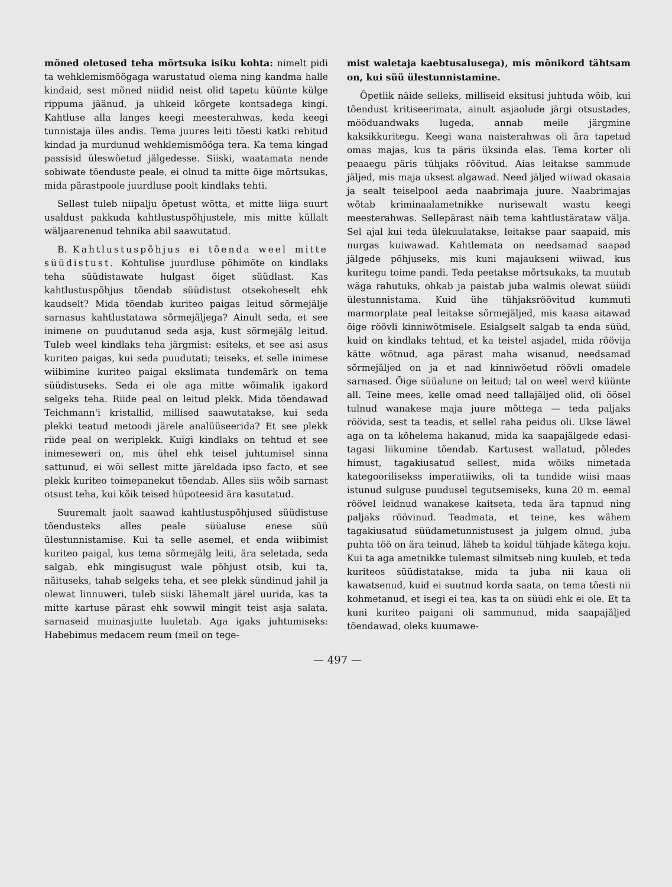mõned oletused teha mõrtsuka isiku kohta: nimelt pidi ta wehklemismöögaga warustatud olema ning kandma halle kindaid, sest mõned niidid neist olid tapetu küünte külge rippuma jäänud, ja uhkeid kõrgete kontsadega kingi. Kahtluse alla langes keegi meesterahwas, keda keegi tunnistaja üles andis. Tema juures leiti tõesti katki rebitud kindad ja murdunud wehklemismõõga tera. Ka tema kingad passisid üleswõetud jälgedesse. Siiski, waatamata nende sobiwate tõenduste peale, ei olnud ta mitte õige mõrtsukas, mida pärastpoole juurdluse poolt kindlaks tehti.
Sellest tuleb niipalju õpetust wõtta, et mitte liiga suurt usaldust pakkuda kahtlustuspõhjustele, mis mitte küllalt wäljaarenenud tehnika abil saawutatud.
B. Kahtlustuspõhjus ei tõenda weel mitte süüdistust. Kohtulise juurdluse põhimõte on kindlaks teha süüdistawate hulgast õiget süüdlast. Kas kahtlustuspõhjus tõendab süüdistust otsekoheselt ehk kaudselt? Mida tõendab kuriteo paigas leitud sõrmejälje sarnasus kahtlustatawa sõrmejäljega? Ainult seda, et see inimene on puudutanud seda asja, kust sõrmejälg leitud. Tuleb weel kindlaks teha järgmist: esiteks, et see asi asus kuriteo paigas, kui seda puudutati; teiseks, et selle inimese wiibimine kuriteo paigal ekslimata tundemärk on tema süüdistuseks. Seda ei ole aga mitte wõimalik igakord selgeks teha. Riide peal on leitud plekk. Mida tõendawad Teichmann'i kristallid, millised saawutatakse, kui seda plekki teatud metoodi järele analüüseerida? Et see plekk riide peal on weriplekk. Kuigi kindlaks on tehtud et see inimeseweri on, mis ühel ehk teisel juhtumisel sinna sattunud, ei wõi sellest mitte järeldada ipso facto, et see plekk kuriteo toimepanekut tõendab. Alles siis wõib sarnast otsust teha, kui kõik teised hüpoteesid ära kasutatud.
Suuremalt jaolt saawad kahtlustuspõhjused süüdistuse tõendusteks alles peale süüalu­se enese süü ülestunnistamise. Kui ta selle asemel, et enda wiibimist kuriteo paigal, kus tema sõrmejälg leiti, ära seletada, seda salgab, ehk mingisugust wale põhjust otsib, kui ta, näituseks, tahab selgeks teha, et see plekk sündinud jahil ja olewat linnuweri, tuleb siiski lähemalt järel uurida, kas ta mitte kartuse pärast ehk sowwil mingit teist asja salata, sarnaseid muinasjutte luuletab. Aga igaks juhtumiseks: Habebimus medacem reum (meil on tege-
mist waletaja kaebtusalusega), mis mõnikord tähtsam on, kui süü ülestunnistamine.
Õpetlik näide selleks, milliseid eksitusi juhtuda wõib, kui tõendust kritiseerimata, ainult asjaolude järgi otsustades, möödu­andwaks lugeda, annab meile järgmine kaksikkuritegu. Keegi wana naisterahwas oli ära tapetud omas majas, kus ta päris üksinda elas. Tema korter oli peaaegu päris tühjaks röövitud. Aias leitakse sammude jäljed, mis maja uksest algawad. Need jäljed wiiwad okasaia ja sealt teiselpool aeda naabrimaja juure. Naabrimajas wõtab kriminaalametnikke nurisewalt wastu keegi meesterahwas. Sellepärast näib tema kahtlustärataw välja. Sel ajal kui teda ülekuulatakse, leitakse paar saapaid, mis nurgas kuiwawad. Kahtlemata on needsamad saapad jälgede põhjuseks, mis kuni majaukseni wiiwad, kus kuritegu toime pandi. Teda peetakse mõrtsukaks, ta muutub wäga rahutuks, ohkab ja paistab juba walmis olewat süüdi ülestunnistama. Kuid ühe tühjaksröövitud kummuti marmorplate peal leitakse sõrmejäljed, mis kaasa aitawad õige röövli kinniwõtmisele. Esialgselt salgab ta enda süüd, kuid on kindlaks tehtud, et ka teistel asjadel, mida röövija kätte wõtnud, aga pärast maha wisanud, needsamad sõrmejäljed on ja et nad kinniwõetud röövli omadele sarnased. Õige süüalune on leitud; tal on weel werd küünte all. Teine mees, kelle omad need tallajäljed olid, oli öösel tulnud wanakese maja juure mõttega — teda paljaks röövida, sest ta teadis, et sellel raha peidus oli. Ukse läwel aga on ta kõhelema hakanud, mida ka saapajälgede edasi-tagasi liikumine tõendab. Kartusest wallatud, põledes himust, tagakiusatud sellest, mida wõiks nimetada kategoorilisekss imperatiiwiks, oli ta tundide wiisi maas istunud sulguse puudusel tegutsemiseks, kuna 20 m. eemal röövel leidnud wanakese kaitseta, teda ära tapnud ning paljaks röövinud. Teadmata, et teine, kes wähem tagakiusatud süüdametunnistusest ja julgem olnud, juba puhta töö on ära teinud, läheb ta koidul tühjade kätega koju. Kui ta aga ametnikke tulemast silmitseb ning kuuleb, et teda kuriteos süüdistatakse, mida ta juba nii kaua oli kawatsenud, kuid ei suutnud korda saata, on tema tõesti nii kohmetanud, et isegi ei tea, kas ta on süüdi ehk ei ole. Et ta kuni kuriteo paigani oli sammunud, mida saapajäljed tõendawad, oleks kuumawe-
— 497 —